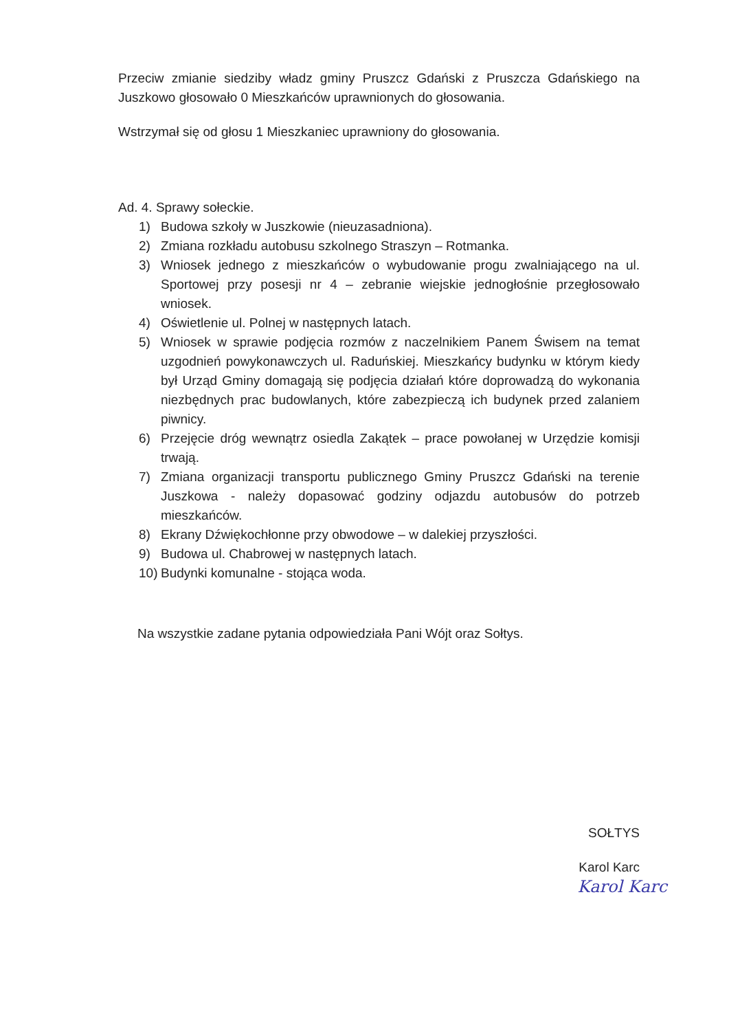Przeciw zmianie siedziby władz gminy Pruszcz Gdański z Pruszcza Gdańskiego na Juszkowo głosowało 0 Mieszkańców uprawnionych do głosowania.
Wstrzymał się od głosu 1 Mieszkaniec uprawniony do głosowania.
Ad. 4. Sprawy sołeckie.
1) Budowa szkoły w Juszkowie (nieuzasadniona).
2) Zmiana rozkładu autobusu szkolnego Straszyn – Rotmanka.
3) Wniosek jednego z mieszkańców o wybudowanie progu zwalniającego na ul. Sportowej przy posesji nr 4 – zebranie wiejskie jednogłośnie przegłosowało wniosek.
4) Oświetlenie ul. Polnej w następnych latach.
5) Wniosek w sprawie podjęcia rozmów z naczelnikiem Panem Świsem na temat uzgodnień powykonawczych ul. Raduńskiej. Mieszkańcy budynku w którym kiedy był Urząd Gminy domagają się podjęcia działań które doprowadzą do wykonania niezbędnych prac budowlanych, które zabezpieczą ich budynek przed zalaniem piwnicy.
6) Przejęcie dróg wewnątrz osiedla Zakątek – prace powołanej w Urzędzie komisji trwają.
7) Zmiana organizacji transportu publicznego Gminy Pruszcz Gdański na terenie Juszkowa - należy dopasować godziny odjazdu autobusów do potrzeb mieszkańców.
8) Ekrany Dźwiękochłonne przy obwodowe – w dalekiej przyszłości.
9) Budowa ul. Chabrowej w następnych latach.
10) Budynki komunalne - stojąca woda.
Na wszystkie zadane pytania odpowiedziała Pani Wójt oraz Sołtys.
SOŁTYS
Karol Karc
Karol Karc